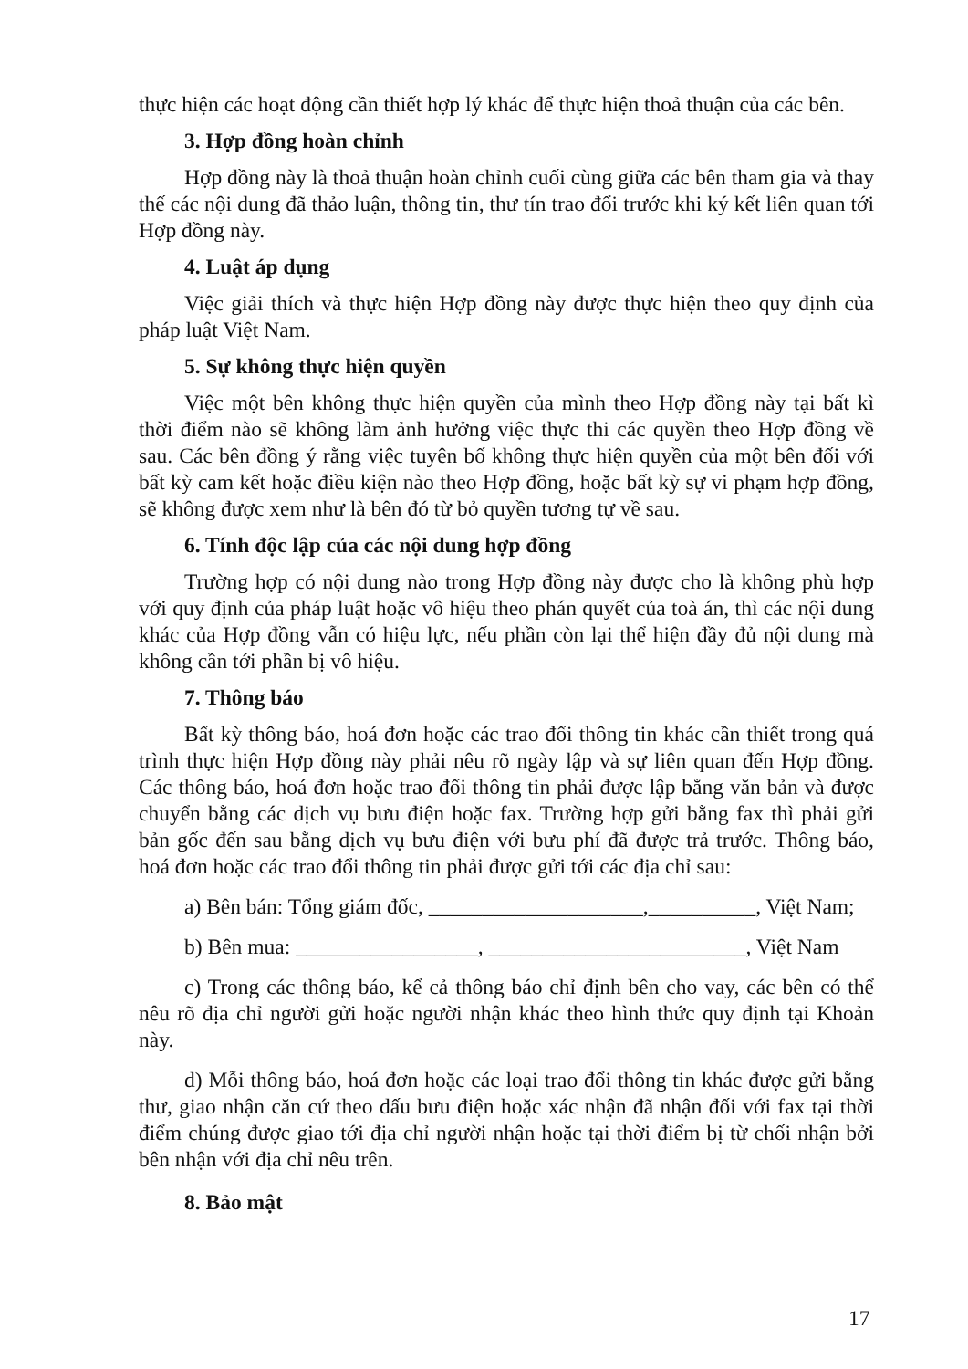thực hiện các hoạt động cần thiết hợp lý khác để thực hiện thoả thuận của các bên.
3. Hợp đồng hoàn chỉnh
Hợp đồng này là thoả thuận hoàn chỉnh cuối cùng giữa các bên tham gia và thay thế các nội dung đã thảo luận, thông tin, thư tín trao đổi trước khi ký kết liên quan tới Hợp đồng này.
4. Luật áp dụng
Việc giải thích và thực hiện Hợp đồng này được thực hiện theo quy định của pháp luật Việt Nam.
5. Sự không thực hiện quyền
Việc một bên không thực hiện quyền của mình theo Hợp đồng này tại bất kì thời điểm nào sẽ không làm ảnh hưởng việc thực thi các quyền theo Hợp đồng về sau. Các bên đồng ý rằng việc tuyên bố không thực hiện quyền của một bên đối với bất kỳ cam kết hoặc điều kiện nào theo Hợp đồng, hoặc bất kỳ sự vi phạm hợp đồng, sẽ không được xem như là bên đó từ bỏ quyền tương tự về sau.
6. Tính độc lập của các nội dung hợp đồng
Trường hợp có nội dung nào trong Hợp đồng này được cho là không phù hợp với quy định của pháp luật hoặc vô hiệu theo phán quyết của toà án, thì các nội dung khác của Hợp đồng vẫn có hiệu lực, nếu phần còn lại thể hiện đầy đủ nội dung mà không cần tới phần bị vô hiệu.
7. Thông báo
Bất kỳ thông báo, hoá đơn hoặc các trao đổi thông tin khác cần thiết trong quá trình thực hiện Hợp đồng này phải nêu rõ ngày lập và sự liên quan đến Hợp đồng. Các thông báo, hoá đơn hoặc trao đổi thông tin phải được lập bằng văn bản và được chuyển bằng các dịch vụ bưu điện hoặc fax. Trường hợp gửi bằng fax thì phải gửi bản gốc đến sau bằng dịch vụ bưu điện với bưu phí đã được trả trước. Thông báo, hoá đơn hoặc các trao đổi thông tin phải được gửi tới các địa chỉ sau:
a) Bên bán: Tổng giám đốc, ____________________,__________, Việt Nam;
b) Bên mua: _________________, ________________________, Việt Nam
c) Trong các thông báo, kể cả thông báo chỉ định bên cho vay, các bên có thể nêu rõ địa chỉ người gửi hoặc người nhận khác theo hình thức quy định tại Khoản này.
d) Mỗi thông báo, hoá đơn hoặc các loại trao đổi thông tin khác được gửi bằng thư, giao nhận căn cứ theo dấu bưu điện hoặc xác nhận đã nhận đối với fax tại thời điểm chúng được giao tới địa chỉ người nhận hoặc tại thời điểm bị từ chối nhận bởi bên nhận với địa chỉ nêu trên.
8. Bảo mật
17